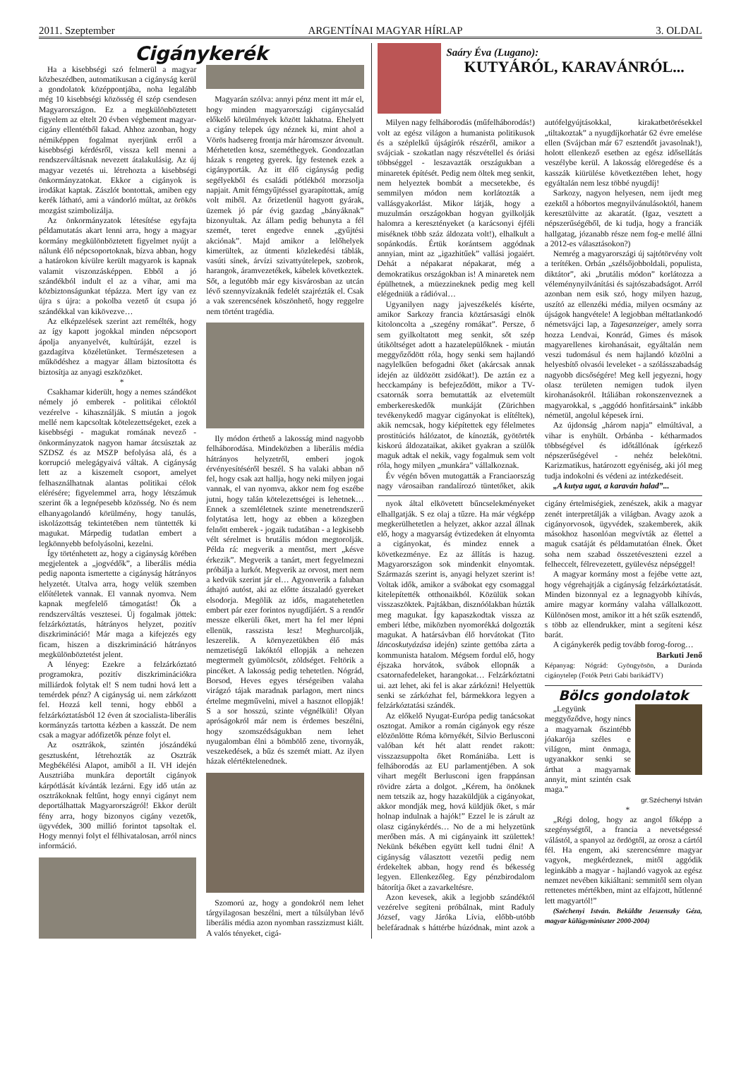2011. Szeptember ARGENTÍNAI MAGYAR HÍRLAP 3. OLDAL
Cigánykerék
Ha a kisebbségi szó felmerül a magyar közbeszédben, automatikusan a cigányság kerül a gondolatok középpontjába, noha legalább még 10 kisebbségi közösség él szép csendesen Magyarországon. Ez a megkülönböztetett figyelem az eltelt 20 évben végbement magyar-cigány ellentétből fakad. Ahhoz azonban, hogy némiképpen fogalmat nyerjünk erről a kisebbségi kérdésről, vissza kell menni a rendszerváltásnak nevezett átalakulásig. Az új magyar vezetés ui. létrehozta a kisebbségi önkormányzatokat. Ekkor a cigányok is irodákat kaptak. Zászlót bontottak, amiben egy kerék látható, ami a vándorló múltat, az örökös mozgást szimbolizálja.
Az önkormányzatok létesítése egyfajta példamutatás akart lenni arra, hogy a magyar kormány megkülönböztetett figyelmet nyújt a nálunk élő népcsoportoknak, bízva abban, hogy a határokon kívülre került magyarok is kapnak valamit viszonzásképpen. Ebből a jó szándékból indult el az a vihar, ami ma közbiztonságunkat tépázza. Mert így van ez újra s újra: a pokolba vezető út csupa jó szándékkal van kikövezve…
Az elképzelések szerint azt remélték, hogy az így kapott jogokkal minden népcsoport ápolja anyanyelvét, kultúráját, ezzel is gazdagítva közéletünket. Természetesen a működéshez a magyar állam biztosította és biztosítja az anyagi eszközöket.
*
Csakhamar kiderült, hogy a nemes szándékot némely jó emberek - politikai céloktól vezérelve - kihasználják. S miután a jogok mellé nem kapcsoltak kötelezettségeket, ezek a kisebbségi - magukat romának nevező - önkormányzatok nagyon hamar átcsúsztak az SZDSZ és az MSZP befolyása alá, és a korrupció melegágyaivá váltak. A cigányság lett az a kiszemelt csoport, amelyet felhasználhatnak alantas politikai célok elérésére; figyelemmel arra, hogy létszámuk szerint ők a legnépesebb közösség. No és nem elhanyagolandó körülmény, hogy tanulás, iskolázottság tekintetében nem tüntették ki magukat. Márpedig tudatlan embert a legkönnyebb befolyásolni, kezelni.
Így történhetett az, hogy a cigányság körében megjelentek a „jogvédők”, a liberális média pedig naponta ismertette a cigányság hátrányos helyzetét. Utalva arra, hogy velük szemben előítéletek vannak. El vannak nyomva. Nem kapnak megfelelő támogatást! Ők a rendszerváltás vesztesei. Új fogalmak jöttek: felzárkóztatás, hátrányos helyzet, pozitív diszkrimináció! Már maga a kifejezés egy ficam, hiszen a diszkrimináció hátrányos megkülönböztetést jelent.
A lényeg: Ezekre a felzárkóztató programokra, pozitív diszkriminációkra milliárdok folytak el! S nem tudni hová lett a temérdek pénz? A cigányság ui. nem zárkózott fel. Hozzá kell tenni, hogy ebből a felzárkóztatásból 12 éven át szocialista-liberális kormányzás tartotta kézben a kasszát. De nem csak a magyar adófizetők pénze folyt el.
Az osztrákok, szintén jószándékú gesztusként, létrehozták az Osztrák Megbékélési Alapot, amiből a II. VH idején Ausztriába munkára deportált cigányok kárpótlását kívánták lezárni. Egy idő után az osztrákoknak feltűnt, hogy ennyi cigányt nem deportálhattak Magyarországról! Ekkor derült fény arra, hogy bizonyos cigány vezetők, ügyvédek, 300 millió forintot tapsoltak el. Hogy mennyi folyt el félhivatalosan, arról nincs információ.
Magyarán szólva: annyi pénz ment itt már el, hogy minden magyarországi cigánycsalád előkelő körülmények között lakhatna. Ehelyett a cigány telepek úgy néznek ki, mint ahol a Vörös hadsereg frontja már háromszor átvonult. Mérhetetlen kosz, szeméthegyek. Gondozatlan házak s rengeteg gyerek. Így festenek ezek a cigányporták. Az itt élő cigányság pedig segélyekből és családi pótlékból morzsolja napjait. Amit fémgyűjtéssel gyarapítottak, amíg volt miből. Az őrizetlenül hagyott gyárak, üzemek jó pár évig gazdag „bányáknak” bizonyultak. Az állam pedig behunyta a fél szemét, teret engedve ennek „gyűjtési akciónak”. Majd amikor a lelőhelyek kimerültek, az útmenti közlekedési táblák, vasúti sínek, árvízi szivattyútelepek, szobrok, harangok, áramvezetékek, kábelek következtek. Sőt, a legutóbb már egy kisvárosban az utcán lévő szennyvízaknák fedelét szajrézták el. Csak a vak szerencsének köszönhető, hogy reggelre nem történt tragédia.
Ily módon érthető a lakosság mind nagyobb felháborodása. Mindeközben a liberális média hátrányos helyzetről, emberi jogok érvényesítéséről beszél. S ha valaki abban nő fel, hogy csak azt hallja, hogy neki milyen jogai vannak, el van nyomva, akkor nem fog eszébe jutni, hogy talán kötelezettségei is lehetnek… Ennek a szemléletnek szinte menetrendszerű folytatása lett, hogy az ebben a közegben felnőtt emberek - jogaik tudatában - a legkisebb vélt sérelmet is brutális módon megtorolják. Példa rá: megverik a mentőst, mert „késve érkezik”. Megverik a tanárt, mert fegyelmezni próbálja a lurkót. Megverik az orvost, mert nem a kedvük szerint jár el… Agyonverik a faluban áthajtó autóst, aki az előtte átszaladó gyereket elsodorja. Megölik az idős, magatehetetlen embert pár ezer forintos nyugdíjáért. S a rendőr messze elkerüli őket, mert ha fel mer lépni ellenük, rasszista lesz! Meghurcolják, leszerelik. A környezetükben élő más nemzetiségű lakóktól ellopják a nehezen megtermelt gyümölcsöt, zöldséget. Feltörik a pincéket. A lakosság pedig tehetetlen. Nógrád, Borsod, Heves egyes térségeiben valaha virágzó tájak maradnak parlagon, mert nincs értelme megművelni, mivel a hasznot ellopják! S a sor hosszú, szinte végnélküli! Olyan apróságokról már nem is érdemes beszélni, hogy szomszédságukban nem lehet nyugalomban élni a bömbölő zene, tivornyák, veszekedések, a bűz és szemét miatt. Az ilyen házak elértéktelenednek.
Szomorú az, hogy a gondokról nem lehet tárgyilagosan beszélni, mert a túlsúlyban lévő liberális média azon nyomban rasszizmust kiált. A valós tényeket, cigá-
Saáry Éva (Lugano):
KUTYÁRÓL, KARAVÁNRÓL...
Milyen nagy felháborodás (műfelháborodás!) volt az egész világon a humanista politikusok és a széplelkű újságírók részéről, amikor a svájciak - szokatlan nagy részvétellel és óriási többséggel - leszavazták országukban a minaretek építését. Pedig nem öltek meg senkit, nem helyeztek bombát a mecsetekbe, és semmilyen módon nem korlátozták a vallásgyakorlást. Mikor látják, hogy a muzulmán országokban hogyan gyilkolják halomra a keresztényeket (a karácsonyi éjféli miséknek több száz áldozata volt!), elhalkult a sopánkodás. Értük korántsem aggódnak annyian, mint az „igazhitűek” vallási jogaiért. Dehát a népakarat népakarat, még a demokratikus országokban is! A minaretek nem épülhetnek, a müezzineknek pedig meg kell elégedniük a rádióval…
Ugyanilyen nagy jajveszékelés kísérte, amikor Sarkozy francia köztársasági elnök kitoloncolta a „szegény romákat”. Persze, ő sem gyilkoltatott meg senkit, sőt szép útiköltséget adott a hazatelepülőknek - miután meggyőződött róla, hogy senki sem hajlandó nagylelkűen befogadni őket (akárcsak annak idején az üldözött zsidókat!). De aztán ez a hecckampány is befejeződött, mikor a TV-csatornák sorra bemutatták az elvetemült emberkereskedők munkáját (Zürichben tevékenykedő magyar cigányokat is elítéltek), akik nemcsak, hogy kiépítettek egy félelmetes prostitúciós hálózatot, de kínozták, gyötörték kiskorú áldozataikat, akiket gyakran a szülők maguk adtak el nekik, vagy fogalmuk sem volt róla, hogy milyen „munkára” vállalkoznak.
Év végén bőven mutogatták a Franciaország nagy városaiban randalírozó tüntetőket, akik autófelgyújtásokkal, kirakatbetörésekkel „tiltakoztak” a nyugdíjkorhatár 62 évre emelése ellen (Svájcban már 67 esztendőt javasolnak!), holott ellenkező esetben az egész idősellátás veszélybe kerül. A lakosság elöregedése és a kasszák kiürülése következtében lehet, hogy egyáltalán nem lesz többé nyugdíj!
Sarkozy, nagyon helyesen, nem ijedt meg ezektől a hóbortos megnyilvánulásoktól, hanem keresztülvitte az akaratát. (Igaz, vesztett a népszerűségéből, de ki tudja, hogy a franciák hallgatag, józanabb része nem fog-e mellé állni a 2012-es választásokon?)
Nemrég a magyarországi új sajtótörvény volt a terítéken. Orbán „szélsőjobboldali, populista, diktátor”, aki „brutális módon” korlátozza a véleménynyilvánítási és sajtószabadságot. Arról azonban nem esik szó, hogy milyen hazug, uszító az ellenzéki média, milyen ocsmány az újságok hangvétele! A legjobban méltatlankodó németsvájci lap, a Tagesanzeiger, amely sorra hozza Lendvai, Konrád, Gimes és mások magyarellenes kirohanásait, egyáltalán nem veszi tudomásul és nem hajlandó közölni a helyesbítő olvasói leveleket - a szólásszabadság nagyobb dicsőségére! Meg kell jegyezni, hogy olasz területen nemigen tudok ilyen kirohanásokról. Itáliában rokonszenveznek a magyarokkal, s „aggódó honfitársaink” inkább németül, angolul képesek írni.
Az újdonság „három napja” elmúltával, a vihar is enyhült. Orbánba - kétharmados többségével és időtállónak ígérkező népszerűségével - nehéz belekötni. Karizmatikus, határozott egyéniség, aki jól meg tudja indokolni és védeni az intézkedéseit.
„A kutya ugat, a karaván halad”...
nyok által elkövetett bűncselekményeket elhallgatják. S ez olaj a tűzre. Ha már végképp megkerülhetetlen a helyzet, akkor azzal állnak elő, hogy a magyarság évtizedeken át elnyomta a cigányokat, és mindez ennek a következménye. Ez az állítás is hazug. Magyarországon sok mindenkit elnyomtak. Származás szerint is, anyagi helyzet szerint is! Voltak idők, amikor a svábokat egy csomaggal kitelepítették otthonaikból. Közülük sokan visszaszöktek. Pajtákban, disznóólakban húzták meg magukat. Így kapaszkodtak vissza az emberi létbe, miközben nyomorékká dolgozták magukat. A határsávban élő horvátokat (Tito láncoskutyázása idején) szinte gettóba zárta a kommunista hatalom. Mégsem fordul elő, hogy éjszaka horvátok, svábok ellopnák a csatornafedeleket, harangokat… Felzárkóztatni ui. azt lehet, aki fel is akar zárkózni! Helyettük senki se zárkózhat fel, bármekkora legyen a felzárkóztatási szándék.
Az előkelő Nyugat-Európa pedig tanácsokat osztogat. Amikor a román cigányok egy része elözönlötte Róma környékét, Silvio Berlusconi valóban két hét alatt rendet rakott: visszazsuppolta őket Romániába. Lett is felháborodás az EU parlamentjében. A sok vihart megélt Berlusconi igen frappánsan rövidre zárta a dolgot. „Kérem, ha önöknek nem tetszik az, hogy hazaküldjük a cigányokat, akkor mondják meg, hová küldjük őket, s már holnap indulnak a hajók!” Ezzel le is zárult az olasz cigánykérdés… No de a mi helyzetünk merőben más. A mi cigányaink itt születtek! Nekünk békében együtt kell tudni élni! A cigányság választott vezetői pedig nem érdekeltek abban, hogy rend és békesség legyen. Ellenkezőleg. Egy pénzbirodalom bátorítja őket a zavarkeltésre.
Azon kevesek, akik a legjobb szándéktól vezérelve segíteni próbálnak, mint Raduly József, vagy Járóka Lívia, előbb-utóbb belefáradnak s háttérbe húzódnak, mint azok a cigány értelmiségiek, zenészek, akik a magyar zenét interpretálják a világban. Avagy azok a cigányorvosok, ügyvédek, szakemberek, akik másokhoz hasonlóan megvívták az élettel a maguk csatáját és példamutatóan élnek. Őket soha nem szabad összetéveszteni ezzel a felheccelt, félrevezetett, gyülevész népséggel!
A magyar kormány most a fejébe vette azt, hogy végrehajtják a cigányság felzárkóztatását. Minden bizonnyal ez a legnagyobb kihívás, amire magyar kormány valaha vállalkozott. Különösen most, amikor itt a hét szűk esztendő, s több az ellendrukker, mint a segíteni kész barát.
A cigánykerék pedig tovább forog-forog…
Barkuti Jenő
Képanyag: Nógrád: Gyöngyösön, a Duránda cigánytelep (Fotók Petri Gabi barikádTV)
Bölcs gondolatok
„Legyünk meggyőződve, hogy nincs a magyarnak őszintébb jóakarója széles e világon, mint önmaga, ugyanakkor senki se árthat a magyarnak annyit, mint szintén csak maga.”
gr.Széchenyi István
*
„Régi dolog, hogy az angol főképp a szegénységtől, a francia a nevetségessé válástól, a spanyol az ördögtől, az orosz a cártól fél. Ha engem, aki szerencsémre magyar vagyok, megkérdeznek, mitől aggódik leginkább a magyar - hajlandó vagyok az egész nemzet nevében kikiáltani: semmitől sem olyan rettenetes mértékben, mint az elfajzott, hűtlenné lett magyartól!”
(Széchenyi István. Beküldte Jeszenszky Géza, magyar külügyminiszter 2000-2004)